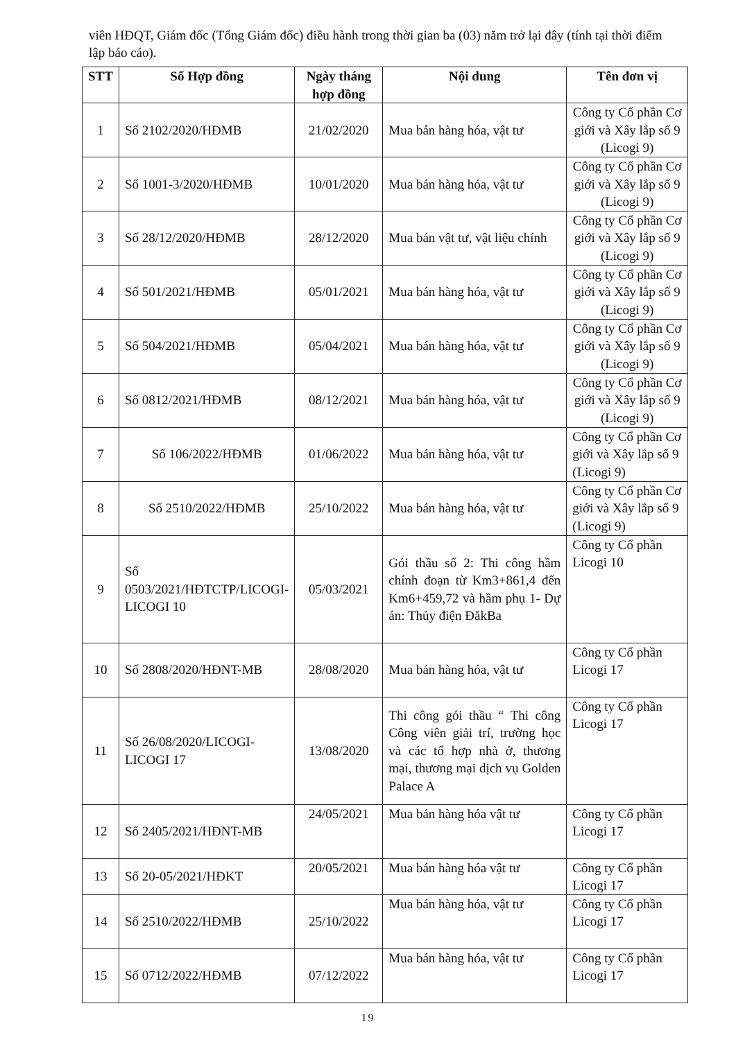viên HĐQT, Giám đốc (Tổng Giám đốc) điều hành trong thời gian ba (03) năm trở lại đây (tính tại thời điểm lập báo cáo).
| STT | Số Hợp đồng | Ngày tháng hợp đồng | Nội dung | Tên đơn vị |
| --- | --- | --- | --- | --- |
| 1 | Số 2102/2020/HĐMB | 21/02/2020 | Mua bán hàng hóa, vật tư | Công ty Cổ phần Cơ giới và Xây lắp số 9 (Licogi 9) |
| 2 | Số 1001-3/2020/HĐMB | 10/01/2020 | Mua bán hàng hóa, vật tư | Công ty Cổ phần Cơ giới và Xây lắp số 9 (Licogi 9) |
| 3 | Số 28/12/2020/HĐMB | 28/12/2020 | Mua bán vật tư, vật liệu chính | Công ty Cổ phần Cơ giới và Xây lắp số 9 (Licogi 9) |
| 4 | Số 501/2021/HĐMB | 05/01/2021 | Mua bán hàng hóa, vật tư | Công ty Cổ phần Cơ giới và Xây lắp số 9 (Licogi 9) |
| 5 | Số 504/2021/HĐMB | 05/04/2021 | Mua bán hàng hóa, vật tư | Công ty Cổ phần Cơ giới và Xây lắp số 9 (Licogi 9) |
| 6 | Số 0812/2021/HĐMB | 08/12/2021 | Mua bán hàng hóa, vật tư | Công ty Cổ phần Cơ giới và Xây lắp số 9 (Licogi 9) |
| 7 | Số 106/2022/HĐMB | 01/06/2022 | Mua bán hàng hóa, vật tư | Công ty Cổ phần Cơ giới và Xây lắp số 9 (Licogi 9) |
| 8 | Số 2510/2022/HĐMB | 25/10/2022 | Mua bán hàng hóa, vật tư | Công ty Cổ phần Cơ giới và Xây lắp số 9 (Licogi 9) |
| 9 | Số 0503/2021/HĐTCTP/LICOGI-LICOGI 10 | 05/03/2021 | Gói thầu số 2: Thi công hầm chính đoạn từ Km3+861,4 đến Km6+459,72 và hầm phụ 1- Dự án: Thủy điện ĐăkBa | Công ty Cổ phần Licogi 10 |
| 10 | Số 2808/2020/HĐNT-MB | 28/08/2020 | Mua bán hàng hóa, vật tư | Công ty Cổ phần Licogi 17 |
| 11 | Số 26/08/2020/LICOGI-LICOGI 17 | 13/08/2020 | Thi công gói thầu “ Thi công Công viên giải trí, trường học và các tổ hợp nhà ở, thương mại, thương mại dịch vụ Golden Palace A | Công ty Cổ phần Licogi 17 |
| 12 | Số 2405/2021/HĐNT-MB | 24/05/2021 | Mua bán hàng hóa vật tư | Công ty Cổ phần Licogi 17 |
| 13 | Số 20-05/2021/HĐKT | 20/05/2021 | Mua bán hàng hóa vật tư | Công ty Cổ phần Licogi 17 |
| 14 | Số 2510/2022/HĐMB | 25/10/2022 | Mua bán hàng hóa, vật tư | Công ty Cổ phần Licogi 17 |
| 15 | Số 0712/2022/HĐMB | 07/12/2022 | Mua bán hàng hóa, vật tư | Công ty Cổ phần Licogi 17 |
19